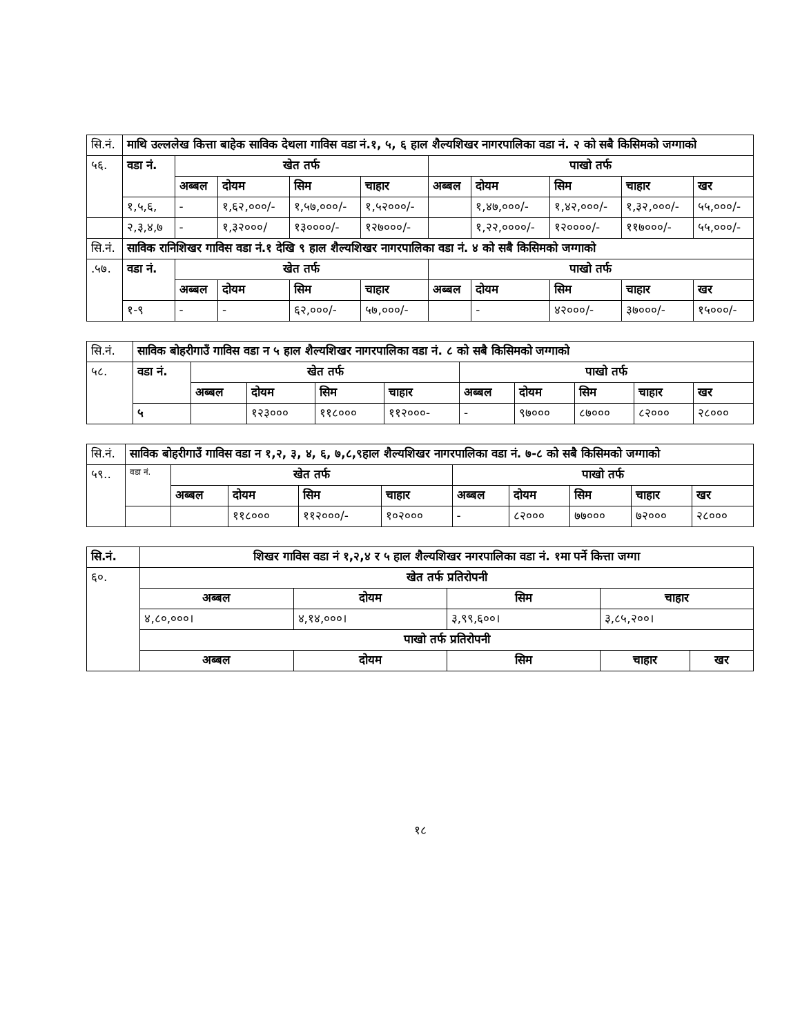| सि.नं. | माथि उल्ललेख कित्ता बाहेक साविक देथला गाविस वडा नं.१, ५, ६ हाल शैल्यशिखर नागरपालिका वडा नं. २ को सबै किसिमको जग्गाको | | | | | | | | | |
| ५६. | वडा नं. | खेत तर्फ | | | | पाखो तर्फ | | | | |
| | | अब्बल | दोयम | सिम | चाहार | अब्बल | दोयम | सिम | चाहार | खर |
| | १,५,६, | - | १,६२,०००/- | १,५७,०००/- | १,५२०००/- | | १,४७,०००/- | १,४२,०००/- | १,३२,०००/- | ५५,०००/- |
| | २,३,४,७ | - | १,३२०००/ | १३००००/- | १२७०००/- | | १,२२,००००/- | १२००००/- | ११७०००/- | ५५,०००/- |
| सि.नं. | साविक रानिशिखर गाविस वडा नं.१ देखि ९ हाल शैल्यशिखर नागरपालिका वडा नं. ४ को सबै किसिमको जग्गाको | | | | | | | | | |
| .५७. | वडा नं. | खेत तर्फ | | | | पाखो तर्फ | | | | |
| | | अब्बल | दोयम | सिम | चाहार | अब्बल | दोयम | सिम | चाहार | खर |
| | १-९ | - | - | ६२,०००/- | ५७,०००/- | | - | ४२०००/- | ३७०००/- | १५०००/- |
| सि.नं. | साविक बोहरीगाउँ गाविस वडा न ५ हाल शैल्यशिखर नागरपालिका वडा नं. ८ को सबै किसिमको जग्गाको | | | | | | | | | |
| ५८. | वडा नं. | खेत तर्फ | | | | पाखो तर्फ | | | | |
| | | अब्बल | दोयम | सिम | चाहार | अब्बल | दोयम | सिम | चाहार | खर |
| | ५ | | १२३००० | ११८००० | ११२०००- | - | ९७००० | ८७००० | ८२००० | २८००० |
| सि.नं. | साविक बोहरीगाउँ गाविस वडा न १,२, ३, ४, ६, ७,८,९हाल शैल्यशिखर नागरपालिका वडा नं. ७-८ को सबै किसिमको जग्गाको | | | | | | | | | |
| ५९.. | वडा नं. | खेत तर्फ | | | | पाखो तर्फ | | | | |
| | | अब्बल | दोयम | सिम | चाहार | अब्बल | दोयम | सिम | चाहार | खर |
| | | | ११८००० | ११२०००/- | १०२००० | - | ८२००० | ७७००० | ७२००० | २८००० |
| सि.नं. | शिखर गाविस वडा नं १,२,४ र ५ हाल शैल्यशिखर नगरपालिका वडा नं. १मा पर्ने कित्ता जग्गा | | | | |
| --- | --- | --- | --- | --- | --- |
| ६०. | खेत तर्फ प्रतिरोपनी | | | | |
| | अब्बल | दोयम | सिम | चाहार | |
| | ४,८०,०००। | ४,१४,०००। | ३,९९,६००। | ३,८५,२००। | |
| | पाखो तर्फ प्रतिरोपनी | | | | |
| | अब्बल | दोयम | सिम | चाहार | खर |
१८